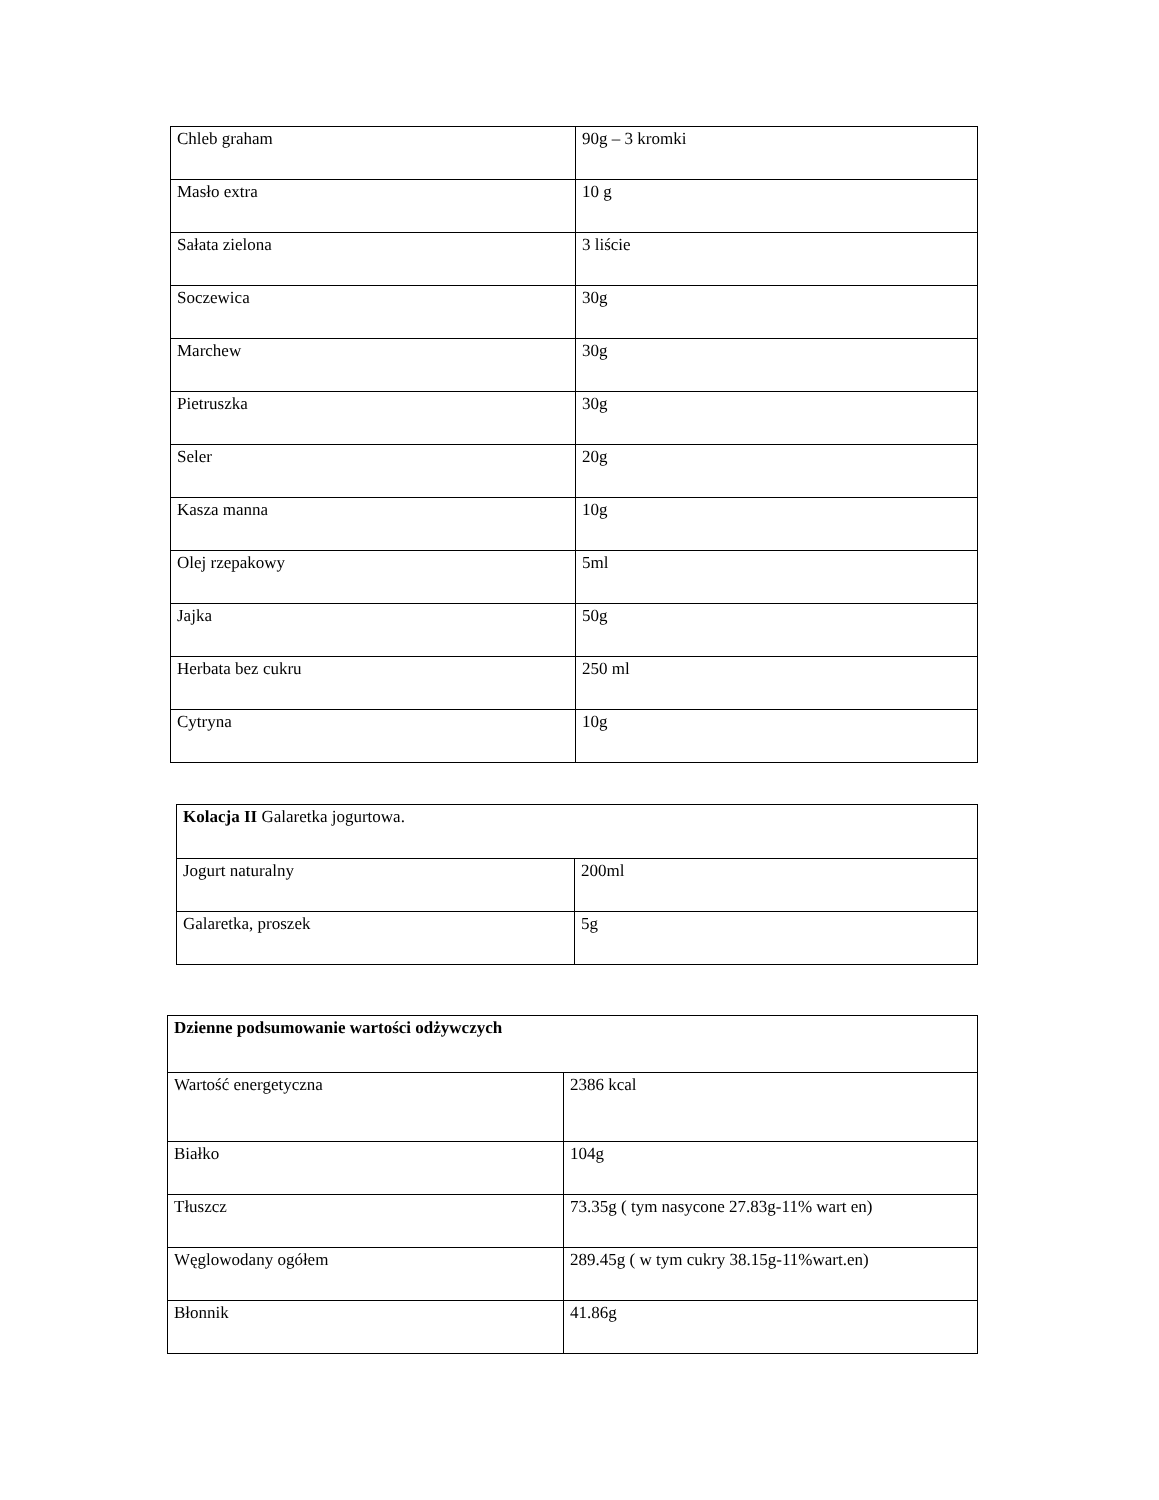| Chleb graham | 90g – 3 kromki |
| Masło extra | 10 g |
| Sałata zielona | 3 liście |
| Soczewica | 30g |
| Marchew | 30g |
| Pietruszka | 30g |
| Seler | 20g |
| Kasza manna | 10g |
| Olej rzepakowy | 5ml |
| Jajka | 50g |
| Herbata bez cukru | 250 ml |
| Cytryna | 10g |
| Kolacja II Galaretka jogurtowa. | |
| Jogurt naturalny | 200ml |
| Galaretka, proszek | 5g |
| Dzienne podsumowanie wartości odżywczych | |
| Wartość energetyczna | 2386 kcal |
| Białko | 104g |
| Tłuszcz | 73.35g ( tym nasycone 27.83g-11% wart en) |
| Węglowodany ogółem | 289.45g ( w tym cukry 38.15g-11%wart.en) |
| Błonnik | 41.86g |